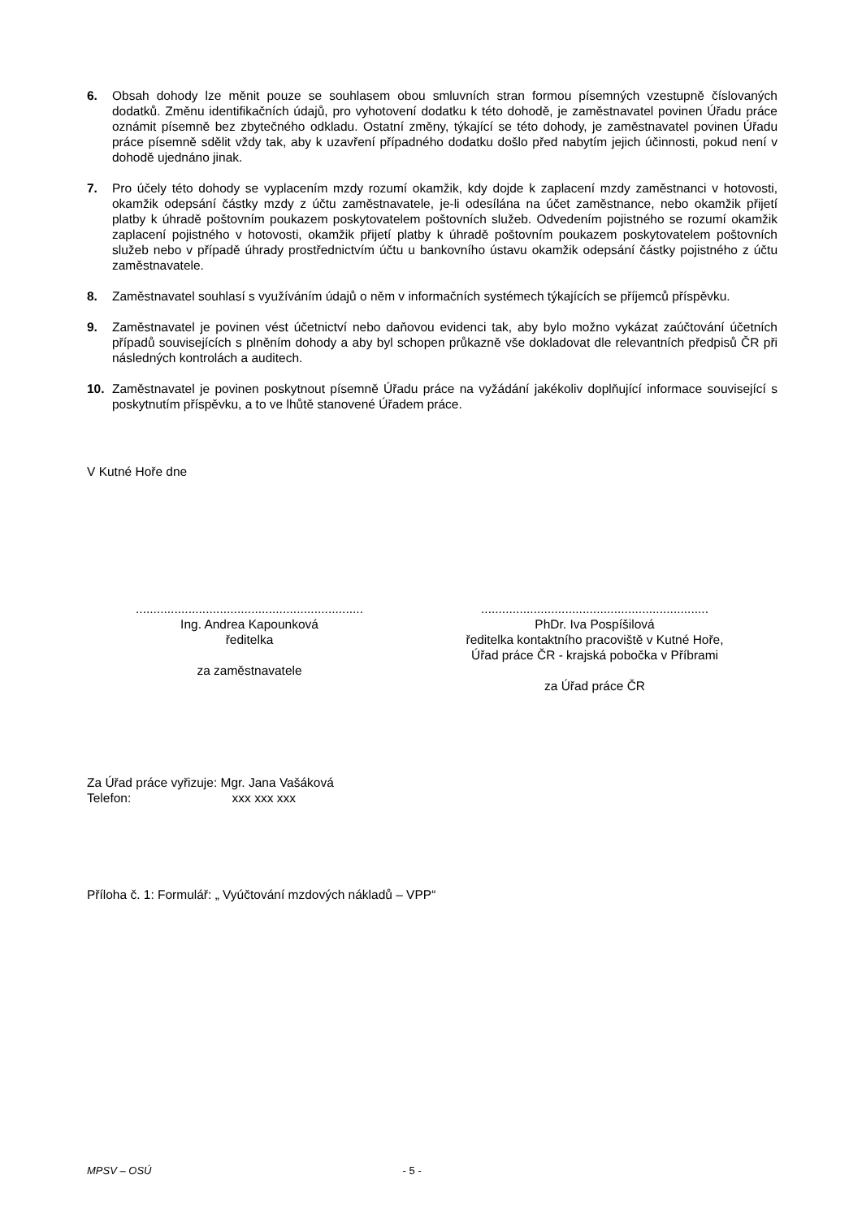6. Obsah dohody lze měnit pouze se souhlasem obou smluvních stran formou písemných vzestupně číslovaných dodatků. Změnu identifikačních údajů, pro vyhotovení dodatku k této dohodě, je zaměstnavatel povinen Úřadu práce oznámit písemně bez zbytečného odkladu. Ostatní změny, týkající se této dohody, je zaměstnavatel povinen Úřadu práce písemně sdělit vždy tak, aby k uzavření případného dodatku došlo před nabytím jejich účinnosti, pokud není v dohodě ujednáno jinak.
7. Pro účely této dohody se vyplacením mzdy rozumí okamžik, kdy dojde k zaplacení mzdy zaměstnanci v hotovosti, okamžik odepsání částky mzdy z účtu zaměstnavatele, je-li odesílána na účet zaměstnance, nebo okamžik přijetí platby k úhradě poštovním poukazem poskytovatelem poštovních služeb. Odvedením pojistného se rozumí okamžik zaplacení pojistného v hotovosti, okamžik přijetí platby k úhradě poštovním poukazem poskytovatelem poštovních služeb nebo v případě úhrady prostřednictvím účtu u bankovního ústavu okamžik odepsání částky pojistného z účtu zaměstnavatele.
8. Zaměstnavatel souhlasí s využíváním údajů o něm v informačních systémech týkajících se příjemců příspěvku.
9. Zaměstnavatel je povinen vést účetnictví nebo daňovou evidenci tak, aby bylo možno vykázat zaúčtování účetních případů souvisejících s plněním dohody a aby byl schopen průkazně vše dokladovat dle relevantních předpisů ČR při následných kontrolách a auditech.
10. Zaměstnavatel je povinen poskytnout písemně Úřadu práce na vyžádání jakékoliv doplňující informace související s poskytnutím příspěvku, a to ve lhůtě stanovené Úřadem práce.
V Kutné Hoře dne
.................................................................
Ing. Andrea Kapounková
ředitelka
za zaměstnavatele
.................................................................
PhDr. Iva Pospíšilová
ředitelka kontaktního pracoviště v Kutné Hoře,
Úřad práce ČR - krajská pobočka v Příbrami
za Úřad práce ČR
Za Úřad práce vyřizuje: Mgr. Jana Vašáková
Telefon: xxx xxx xxx
Příloha č. 1: Formulář: „ Vyúčtování mzdových nákladů – VPP“
MPSV – OSÚ - 5 -